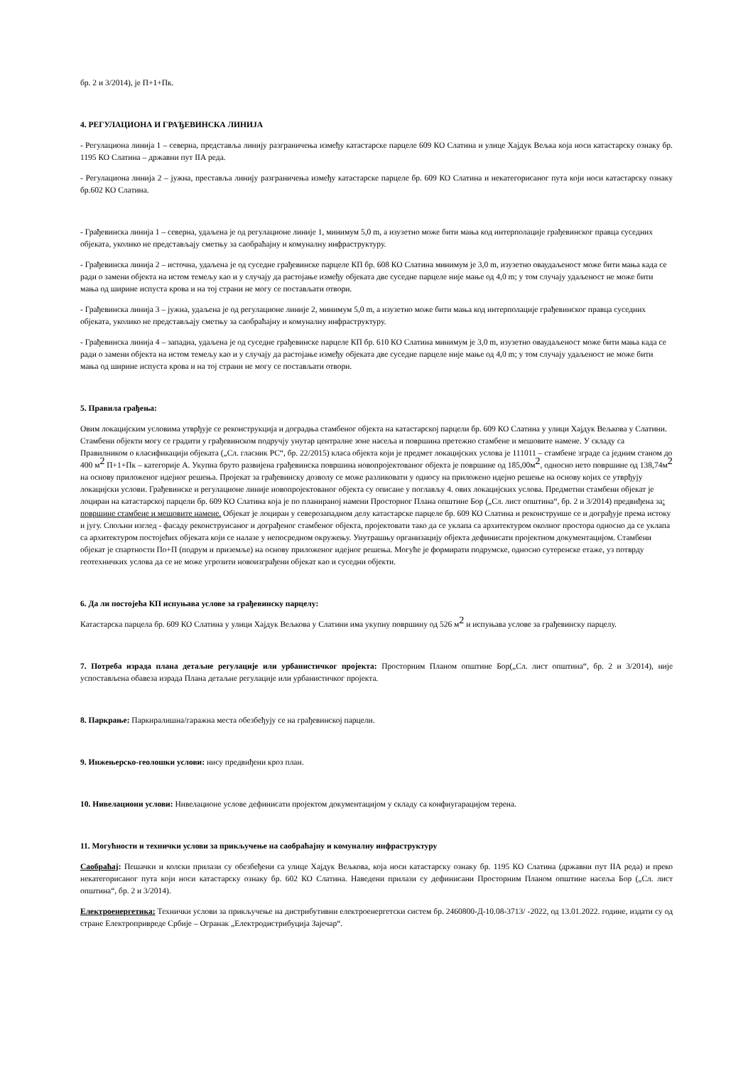бр. 2 и 3/2014), је П+1+Пк.
4. РЕГУЛАЦИОНА И ГРАЂЕВИНСКА ЛИНИЈА
- Регулациона линија 1 – северна, представља линију разграничења између катастарске парцеле 609 КО Слатина и улице Хајдук Вељка која носи катастарску ознаку бр. 1195 КО Слатина – државни пут IIА реда.
- Регулациона линија 2 – јужна, преставља линију разграничења између катастарске парцеле бр. 609 КО Слатина и некатегорисаног пута који носи катастарску ознаку бр.602 КО Слатина.
- Грађевинска линија 1 – северна, удаљена је од регулационе линије 1, минимум 5,0 m, а изузетно може бити мања код интерполације грађевинског правца суседних објеката, уколико не представљају сметњу за саобраћајну и комуналну инфраструктуру.
- Грађевинска линија 2 – источна, удаљена је од суседне грађевинске парцеле КП бр. 608 КО Слатина минимум је 3,0 m, изузетно оваудаљеност може бити мања када се ради о замени објекта на истом темељу као и у случају да растојање између објеката две суседне парцеле није мање од 4,0 m; у том случају удаљеност не може бити мања од ширине испуста крова и на тој страни не могу се постављати отвори.
- Грађевинска линија 3 – јужна, удаљена је од регулационе линије 2, минимум 5,0 m, а изузетно може бити мања код интерполације грађевинског правца суседних објеката, уколико не представљају сметњу за саобраћајну и комуналну инфраструктуру.
- Грађевинска линија 4 – западна, удаљена је од суседне грађевинске парцеле КП бр. 610 КО Слатина минимум је 3,0 m, изузетно оваудаљеност може бити мања када се ради о замени објекта на истом темељу као и у случају да растојање између објеката две суседне парцеле није мање од 4,0 m; у том случају удаљеност не може бити мања од ширине испуста крова и на тој страни не могу се постављати отвори.
5. Правила грађења:
Овим локацијским условима утврђује се реконструкција и доградња стамбеног објекта на катастарској парцели бр. 609 КО Слатина у улици Хајдук Вељкова у Слатини. Стамбени објекти могу се градити у грађевинском подручју унутар централне зоне насеља и површина претежно стамбене и мешовите намене. У складу са Правилником о класификацији објеката („Сл. гласник РС“, бр. 22/2015) класа објекта који је предмет локацијских услова је 111011 – стамбене зграде са једним станом до 400 м<sup>2</sup> П+1+Пк – категорије А. Укупна бруто развијена грађевинска површина новопројектованог објекта је површине од 185,00м<sup>2</sup>, односно нето површине од 138,74м<sup>2</sup> на основу приложеног идејног решења. Пројекат за грађевинску дозволу се може разликовати у односу на приложено идејно решење на основу којих се утврђују локацијски услови. Грађевинске и регулационе линије новопројектованог објекта су описане у поглављу 4. ових локацијских услова. Предметни стамбени објекат је лоциран на катастарској парцели бр. 609 КО Слатина која је по планираној намени Просторног Плана општине Бор („Сл. лист општина“, бр. 2 и 3/2014) предвиђена за: површине стамбене и мешовите намене. Објекат је лоциран у северозападном делу катастарске парцеле бр. 609 КО Слатина и реконструише се и дограђује према истоку и југу. Спољни изглед - фасаду реконструисаног и дограђеног стамбеног објекта, пројектовати тако да се уклапа са архитектуром околног простора односно да се уклапа са архитектуром постојећих објеката који се налазе у непосредном окружењу. Унутрашњу организацију објекта дефинисати пројектном документацијом. Стамбени објекат је спартности По+П (подрум и приземље) на основу приложеног идејног решења. Могуће је формирати подрумске, односно сутеренске етаже, уз потврду геотехничких услова да се не може угрозити новоизграђени објекат као и суседни објекти.
6. Да ли постојећа КП испуњава услове за грађевинску парцелу:
Катастарска парцела бр. 609 КО Слатина у улици Хајдук Вељкова у Слатини има укупну површину од 526 м<sup>2</sup> и испуњава услове за грађевинску парцелу.
7. Потреба израда плана детаљне регулације или урбанистичког пројекта: Просторним Планом општине Бор(„Сл. лист општина“, бр. 2 и 3/2014), није успостављена обавеза израда Плана детаљне регулације или урбанистичког пројекта.
8. Паркрање: Паркиралишна/гаражна места обезбеђују се на грађевинској парцели.
9. Инжењерско-геолошки услови: нису предвиђени кроз план.
10. Нивелациони услови: Нивелационе услове дефинисати пројектом документацијом у складу са конфиугарацијом терена.
11. Могућности и технички услови за прикључење на саобраћајну и комуналну инфраструктуру
Саобраћај: Пешачки и колски прилази су обезбеђени са улице Хајдук Вељкова, која носи катастарску ознаку бр. 1195 КО Слатина (државни пут IIА реда) и преко некатегорисаног пута који носи катастарску ознаку бр. 602 КО Слатина. Наведени прилази су дефинисани Просторним Планом општине насеља Бор („Сл. лист општина“, бр. 2 и 3/2014).
Електроенергетика: Технички услови за прикључење на дистрибутивни електроенергетски систем бр. 2460800-Д-10.08-3713/ -2022, од 13.01.2022. године, издати су од стране Електропривреде Србије – Огранак „Електродистрибуција Зајечар“.